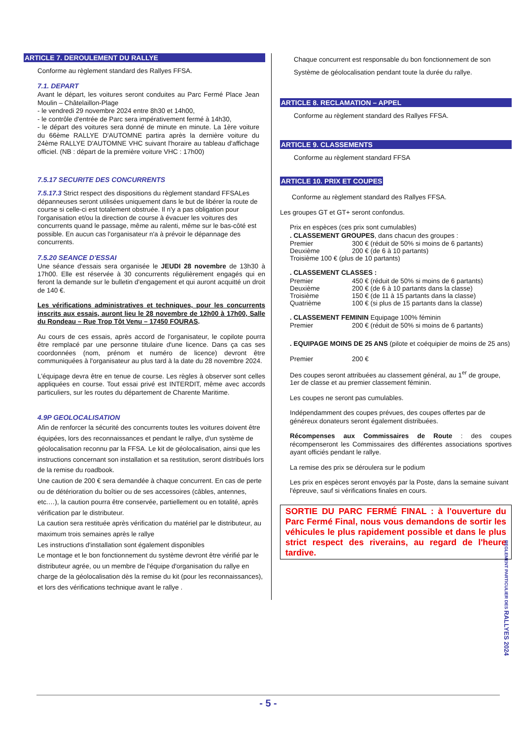ARTICLE 7. DEROULEMENT DU RALLYE
Conforme au règlement standard des Rallyes FFSA.
7.1. DEPART
Avant le départ, les voitures seront conduites au Parc Fermé Place Jean Moulin – Châtelaillon-Plage
- le vendredi 29 novembre 2024 entre 8h30 et 14h00,
- le contrôle d'entrée de Parc sera impérativement fermé à 14h30,
- le départ des voitures sera donné de minute en minute. La 1ère voiture du 66ème RALLYE D'AUTOMNE partira après la dernière voiture du 24ème RALLYE D'AUTOMNE VHC suivant l'horaire au tableau d'affichage officiel. (NB : départ de la première voiture VHC : 17h00)
7.5.17 SECURITE DES CONCURRENTS
7.5.17.3 Strict respect des dispositions du règlement standard FFSALes dépanneuses seront utilisées uniquement dans le but de libérer la route de course si celle-ci est totalement obstruée. Il n'y a pas obligation pour l'organisation et/ou la direction de course à évacuer les voitures des concurrents quand le passage, même au ralenti, même sur le bas-côté est possible. En aucun cas l'organisateur n'a à prévoir le dépannage des concurrents.
7.5.20 SEANCE D'ESSAI
Une séance d'essais sera organisée le JEUDI 28 novembre de 13h30 à 17h00. Elle est réservée à 30 concurrents régulièrement engagés qui en feront la demande sur le bulletin d'engagement et qui auront acquitté un droit de 140 €.
Les vérifications administratives et techniques, pour les concurrents inscrits aux essais, auront lieu le 28 novembre de 12h00 à 17h00, Salle du Rondeau – Rue Trop Tôt Venu – 17450 FOURAS.
Au cours de ces essais, après accord de l'organisateur, le copilote pourra être remplacé par une personne titulaire d'une licence. Dans ça cas ses coordonnées (nom, prénom et numéro de licence) devront être communiquées à l'organisateur au plus tard à la date du 28 novembre 2024.
L'équipage devra être en tenue de course. Les règles à observer sont celles appliquées en course. Tout essai privé est INTERDIT, même avec accords particuliers, sur les routes du département de Charente Maritime.
4.9P GEOLOCALISATION
Afin de renforcer la sécurité des concurrents toutes les voitures doivent être équipées, lors des reconnaissances et pendant le rallye, d'un système de géolocalisation reconnu par la FFSA. Le kit de géolocalisation, ainsi que les instructions concernant son installation et sa restitution, seront distribués lors de la remise du roadbook.
Une caution de 200 € sera demandée à chaque concurrent. En cas de perte ou de détérioration du boîtier ou de ses accessoires (câbles, antennes, etc.…), la caution pourra être conservée, partiellement ou en totalité, après vérification par le distributeur.
La caution sera restituée après vérification du matériel par le distributeur, au maximum trois semaines après le rallye
Les instructions d'installation sont également disponibles
Le montage et le bon fonctionnement du système devront être vérifié par le distributeur agrée, ou un membre de l'équipe d'organisation du rallye en charge de la géolocalisation dès la remise du kit (pour les reconnaissances), et lors des vérifications technique avant le rallye .
Chaque concurrent est responsable du bon fonctionnement de son Système de géolocalisation pendant toute la durée du rallye.
ARTICLE 8. RECLAMATION – APPEL
Conforme au règlement standard des Rallyes FFSA.
ARTICLE 9. CLASSEMENTS
Conforme au règlement standard FFSA
ARTICLE 10. PRIX ET COUPES
Conforme au règlement standard des Rallyes FFSA.
Les groupes GT et GT+ seront confondus.
Prix en espèces (ces prix sont cumulables)
. CLASSEMENT GROUPES, dans chacun des groupes :
Premier 300 € (réduit de 50% si moins de 6 partants)
Deuxième 200 € (de 6 à 10 partants)
Troisième 100 € (plus de 10 partants)
. CLASSEMENT CLASSES :
Premier 450 € (réduit de 50% si moins de 6 partants)
Deuxième 200 € (de 6 à 10 partants dans la classe)
Troisième 150 € (de 11 à 15 partants dans la classe)
Quatrième 100 € (si plus de 15 partants dans la classe)
. CLASSEMENT FEMININ Equipage 100% féminin
Premier 200 € (réduit de 50% si moins de 6 partants)
. EQUIPAGE MOINS DE 25 ANS (pilote et coéquipier de moins de 25 ans)
Premier 200 €
Des coupes seront attribuées au classement général, au 1<sup>er</sup> de groupe, 1er de classe et au premier classement féminin.
Les coupes ne seront pas cumulables.
Indépendamment des coupes prévues, des coupes offertes par de généreux donateurs seront également distribuées.
Récompenses aux Commissaires de Route : des coupes récompenseront les Commissaires des différentes associations sportives ayant officiés pendant le rallye.
La remise des prix se déroulera sur le podium
Les prix en espèces seront envoyés par la Poste, dans la semaine suivant l'épreuve, sauf si vérifications finales en cours.
SORTIE DU PARC FERMÉ FINAL : à l'ouverture du Parc Fermé Final, nous vous demandons de sortir les véhicules le plus rapidement possible et dans le plus strict respect des riverains, au regard de l'heure tardive.
REGLEMENT PARTICULIER DES RALLYES 2024
- 5 -